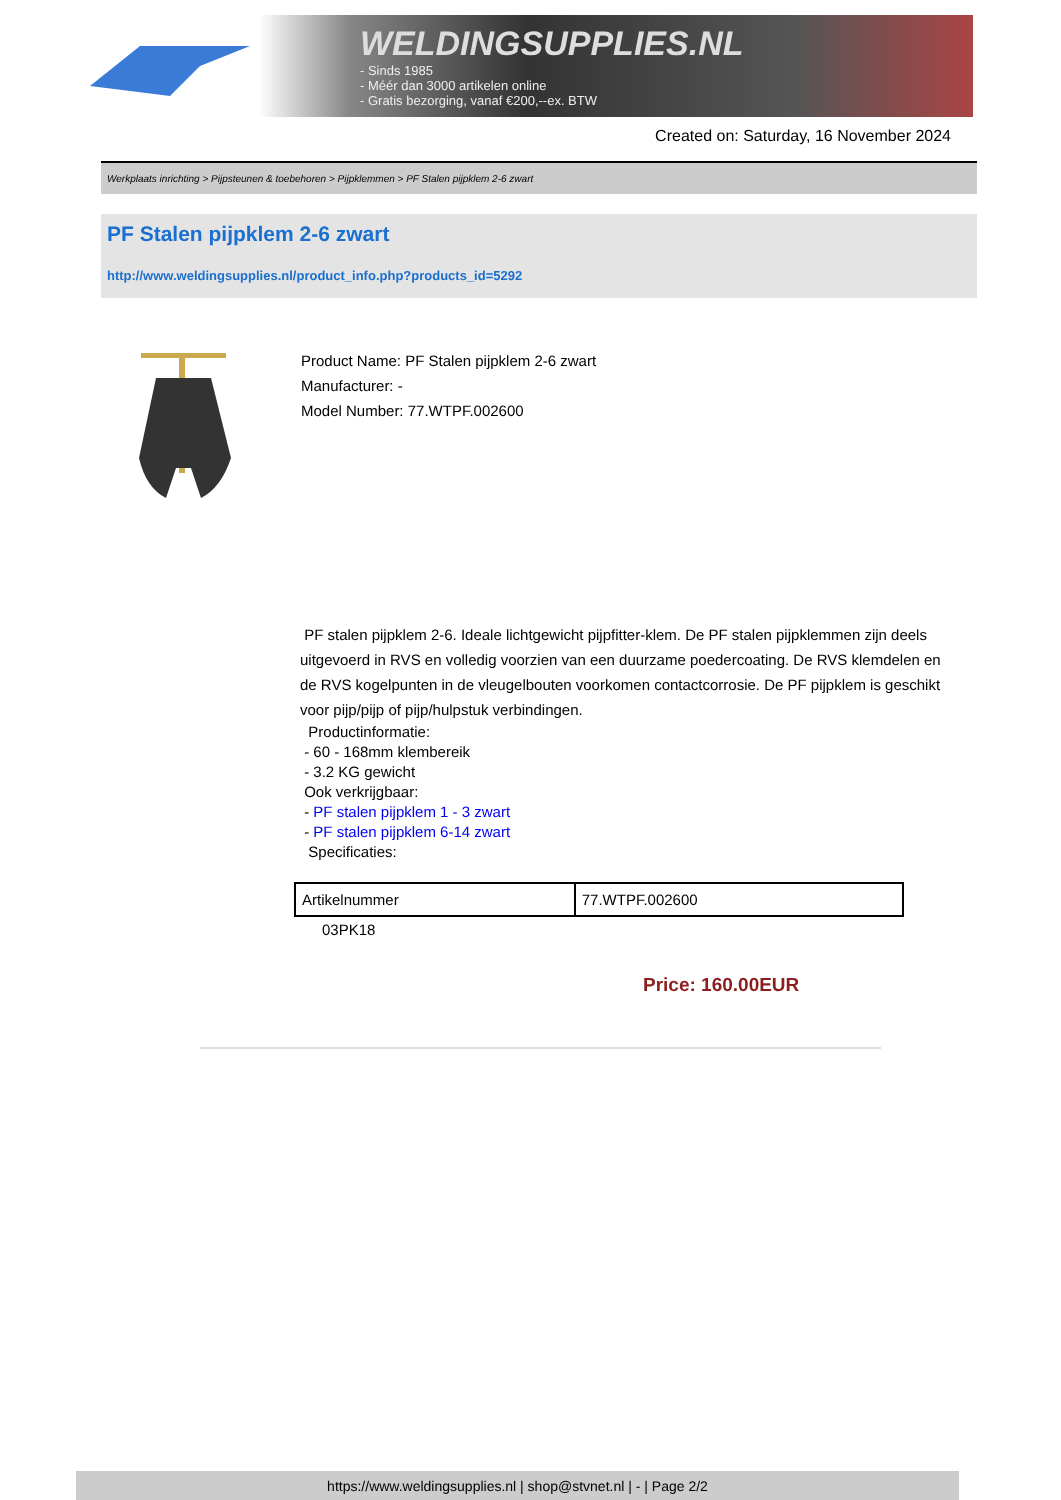WELDINGSUPPLIES.NL
- Sinds 1985
- Méér dan 3000 artikelen online
- Gratis bezorging, vanaf €200,--ex. BTW
Created on: Saturday, 16 November 2024
Werkplaats inrichting > Pijpsteunen & toebehoren > Pijpklemmen > PF Stalen pijpklem 2-6 zwart
PF Stalen pijpklem 2-6 zwart
http://www.weldingsupplies.nl/product_info.php?products_id=5292
Product Name: PF Stalen pijpklem 2-6 zwart
Manufacturer: -
Model Number: 77.WTPF.002600
PF stalen pijpklem 2-6. Ideale lichtgewicht pijpfitter-klem. De PF stalen pijpklemmen zijn deels uitgevoerd in RVS en volledig voorzien van een duurzame poedercoating. De RVS klemdelen en de RVS kogelpunten in de vleugelbouten voorkomen contactcorrosie. De PF pijpklem is geschikt voor pijp/pijp of pijp/hulpstuk verbindingen.
Productinformatie:
- 60 - 168mm klembereik
- 3.2 KG gewicht
Ook verkrijgbaar:
- PF stalen pijpklem 1 - 3 zwart
- PF stalen pijpklem 6-14 zwart
Specificaties:
| Artikelnummer | 77.WTPF.002600 |
03PK18
Price: 160.00EUR
https://www.weldingsupplies.nl | shop@stvnet.nl | - | Page 2/2